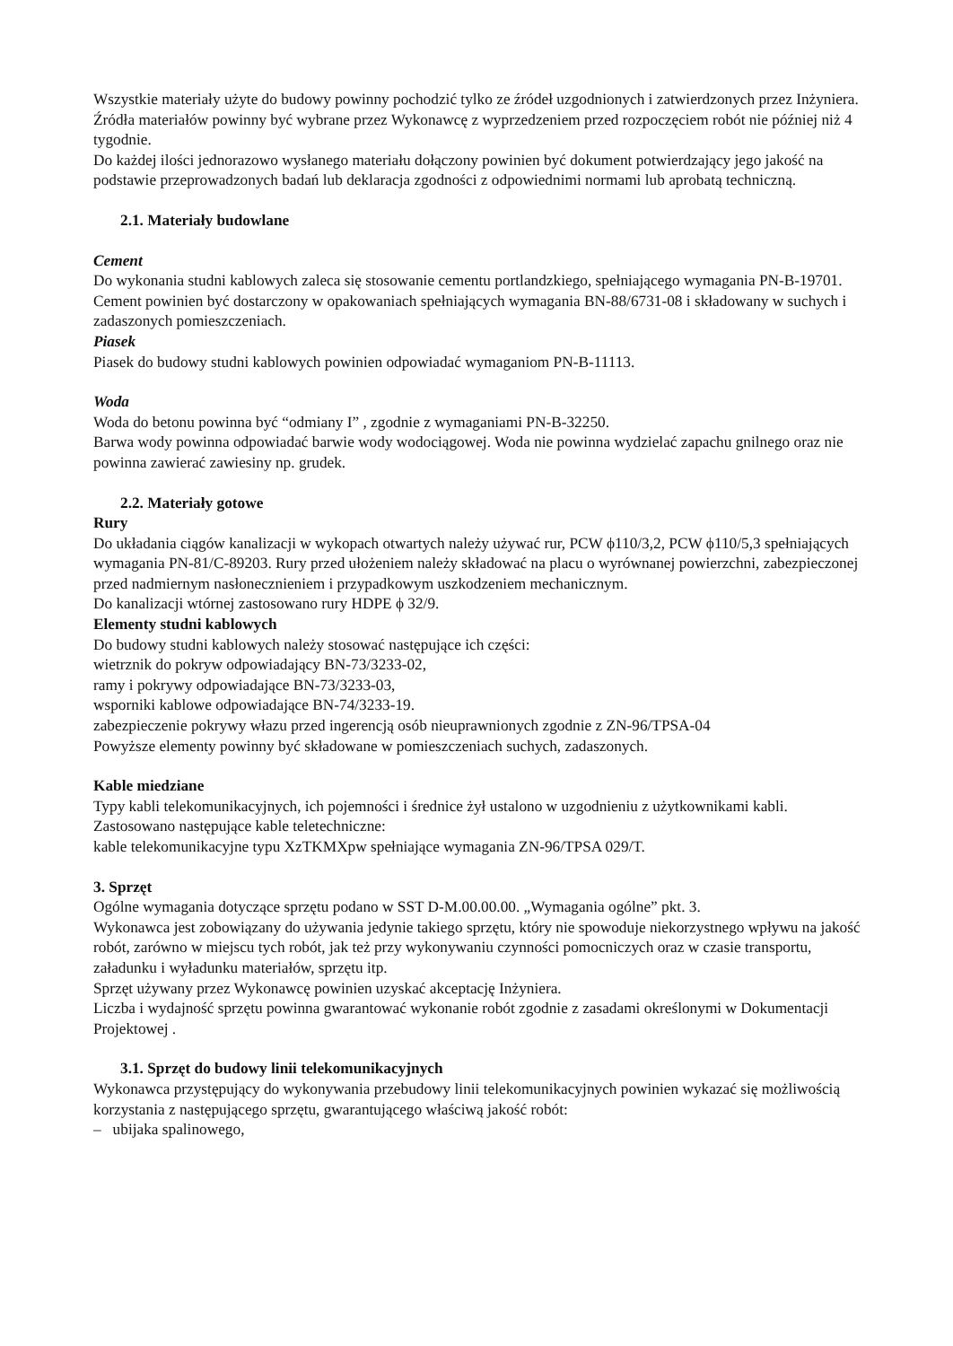Wszystkie materiały użyte do budowy powinny pochodzić tylko ze źródeł uzgodnionych i zatwierdzonych przez Inżyniera.
Źródła materiałów powinny być wybrane przez Wykonawcę z wyprzedzeniem przed rozpoczęciem robót nie później niż 4 tygodnie.
Do każdej ilości jednorazowo wysłanego materiału dołączony powinien być dokument potwierdzający jego jakość na podstawie przeprowadzonych badań lub deklaracja zgodności z odpowiednimi normami lub aprobatą techniczną.
2.1. Materiały budowlane
Cement
Do wykonania studni kablowych zaleca się stosowanie cementu portlandzkiego, spełniającego wymagania PN-B-19701.
Cement powinien być dostarczony w opakowaniach spełniających wymagania BN-88/6731-08 i składowany w suchych i zadaszonych pomieszczeniach.
Piasek
Piasek do budowy studni kablowych powinien odpowiadać wymaganiom PN-B-11113.
Woda
Woda do betonu powinna być “odmiany I” , zgodnie z wymaganiami PN-B-32250.
Barwa wody powinna odpowiadać barwie wody wodociągowej. Woda nie powinna wydzielać zapachu gnilnego oraz nie powinna zawierać zawiesiny np. grudek.
2.2. Materiały gotowe
Rury
Do układania ciągów kanalizacji w wykopach otwartych należy używać rur, PCW ϕ110/3,2, PCW ϕ110/5,3 spełniających wymagania PN-81/C-89203. Rury przed ułożeniem należy składować na placu o wyrównanej powierzchni, zabezpieczonej przed nadmiernym nasłonecznieniem i przypadkowym uszkodzeniem mechanicznym.
Do kanalizacji wtórnej zastosowano rury HDPE ϕ 32/9.
Elementy studni kablowych
Do budowy studni kablowych należy stosować następujące ich części:
wietrznik do pokryw odpowiadający BN-73/3233-02,
ramy i pokrywy odpowiadające BN-73/3233-03,
wsporniki kablowe odpowiadające BN-74/3233-19.
zabezpieczenie pokrywy włazu przed ingerencją osób nieuprawnionych zgodnie z ZN-96/TPSA-04
Powyższe elementy powinny być składowane w pomieszczeniach suchych, zadaszonych.
Kable miedziane
Typy kabli telekomunikacyjnych, ich pojemności i średnice żył ustalono w uzgodnieniu z użytkownikami kabli.
Zastosowano następujące kable teletechniczne:
kable telekomunikacyjne typu XzTKMXpw spełniające wymagania ZN-96/TPSA 029/T.
3. Sprzęt
Ogólne wymagania dotyczące sprzętu podano w SST D-M.00.00.00. „Wymagania ogólne” pkt. 3.
Wykonawca jest zobowiązany do używania jedynie takiego sprzętu, który nie spowoduje niekorzystnego wpływu na jakość robót, zarówno w miejscu tych robót, jak też przy wykonywaniu czynności pomocniczych oraz w czasie transportu, załadunku i wyładunku materiałów, sprzętu itp.
Sprzęt używany przez Wykonawcę powinien uzyskać akceptację Inżyniera.
Liczba i wydajność sprzętu powinna gwarantować wykonanie robót zgodnie z zasadami określonymi w Dokumentacji Projektowej .
3.1. Sprzęt do budowy linii telekomunikacyjnych
Wykonawca przystępujący do wykonywania przebudowy linii telekomunikacyjnych powinien wykazać się możliwością korzystania z następującego sprzętu, gwarantującego właściwą jakość robót:
– ubijaka spalinowego,